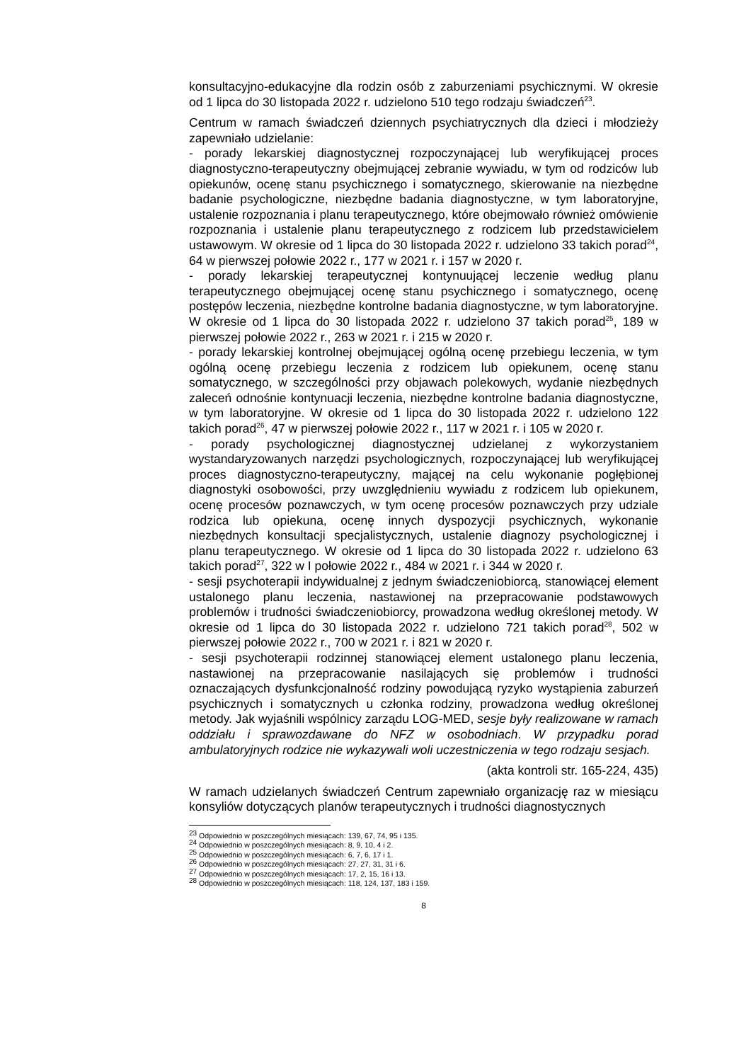konsultacyjno-edukacyjne dla rodzin osób z zaburzeniami psychicznymi. W okresie od 1 lipca do 30 listopada 2022 r. udzielono 510 tego rodzaju świadczeń<sup>23</sup>.
Centrum w ramach świadczeń dziennych psychiatrycznych dla dzieci i młodzieży zapewniało udzielanie:
- porady lekarskiej diagnostycznej rozpoczynającej lub weryfikującej proces diagnostyczno-terapeutyczny obejmującej zebranie wywiadu, w tym od rodziców lub opiekunów, ocenę stanu psychicznego i somatycznego, skierowanie na niezbędne badanie psychologiczne, niezbędne badania diagnostyczne, w tym laboratoryjne, ustalenie rozpoznania i planu terapeutycznego, które obejmowało również omówienie rozpoznania i ustalenie planu terapeutycznego z rodzicem lub przedstawicielem ustawowym. W okresie od 1 lipca do 30 listopada 2022 r. udzielono 33 takich porad<sup>24</sup>, 64 w pierwszej połowie 2022 r., 177 w 2021 r. i 157 w 2020 r.
- porady lekarskiej terapeutycznej kontynuującej leczenie według planu terapeutycznego obejmującej ocenę stanu psychicznego i somatycznego, ocenę postępów leczenia, niezbędne kontrolne badania diagnostyczne, w tym laboratoryjne. W okresie od 1 lipca do 30 listopada 2022 r. udzielono 37 takich porad<sup>25</sup>, 189 w pierwszej połowie 2022 r., 263 w 2021 r. i 215 w 2020 r.
- porady lekarskiej kontrolnej obejmującej ogólną ocenę przebiegu leczenia, w tym ogólną ocenę przebiegu leczenia z rodzicem lub opiekunem, ocenę stanu somatycznego, w szczególności przy objawach polekowych, wydanie niezbędnych zaleceń odnośnie kontynuacji leczenia, niezbędne kontrolne badania diagnostyczne, w tym laboratoryjne. W okresie od 1 lipca do 30 listopada 2022 r. udzielono 122 takich porad<sup>26</sup>, 47 w pierwszej połowie 2022 r., 117 w 2021 r. i 105 w 2020 r.
- porady psychologicznej diagnostycznej udzielanej z wykorzystaniem wystandaryzowanych narzędzi psychologicznych, rozpoczynającej lub weryfikującej proces diagnostyczno-terapeutyczny, mającej na celu wykonanie pogłębionej diagnostyki osobowości, przy uwzględnieniu wywiadu z rodzicem lub opiekunem, ocenę procesów poznawczych, w tym ocenę procesów poznawczych przy udziale rodzica lub opiekuna, ocenę innych dyspozycji psychicznych, wykonanie niezbędnych konsultacji specjalistycznych, ustalenie diagnozy psychologicznej i planu terapeutycznego. W okresie od 1 lipca do 30 listopada 2022 r. udzielono 63 takich porad<sup>27</sup>, 322 w I połowie 2022 r., 484 w 2021 r. i 344 w 2020 r.
- sesji psychoterapii indywidualnej z jednym świadczeniobiorcą, stanowiącej element ustalonego planu leczenia, nastawionej na przepracowanie podstawowych problemów i trudności świadczeniobiorcy, prowadzona według określonej metody. W okresie od 1 lipca do 30 listopada 2022 r. udzielono 721 takich porad<sup>28</sup>, 502 w pierwszej połowie 2022 r., 700 w 2021 r. i 821 w 2020 r.
- sesji psychoterapii rodzinnej stanowiącej element ustalonego planu leczenia, nastawionej na przepracowanie nasilających się problemów i trudności oznaczających dysfunkcjonalność rodziny powodującą ryzyko wystąpienia zaburzeń psychicznych i somatycznych u członka rodziny, prowadzona według określonej metody. Jak wyjaśnili wspólnicy zarządu LOG-MED, sesje były realizowane w ramach oddziału i sprawozdawane do NFZ w osobodniach. W przypadku porad ambulatoryjnych rodzice nie wykazywali woli uczestniczenia w tego rodzaju sesjach.
(akta kontroli str. 165-224, 435)
W ramach udzielanych świadczeń Centrum zapewniało organizację raz w miesiącu konsyliów dotyczących planów terapeutycznych i trudności diagnostycznych
<sup>23</sup> Odpowiednio w poszczególnych miesiącach: 139, 67, 74, 95 i 135.
<sup>24</sup> Odpowiednio w poszczególnych miesiącach: 8, 9, 10, 4 i 2.
<sup>25</sup> Odpowiednio w poszczególnych miesiącach: 6, 7, 6, 17 i 1.
<sup>26</sup> Odpowiednio w poszczególnych miesiącach: 27, 27, 31, 31 i 6.
<sup>27</sup> Odpowiednio w poszczególnych miesiącach: 17, 2, 15, 16 i 13.
<sup>28</sup> Odpowiednio w poszczególnych miesiącach: 118, 124, 137, 183 i 159.
8